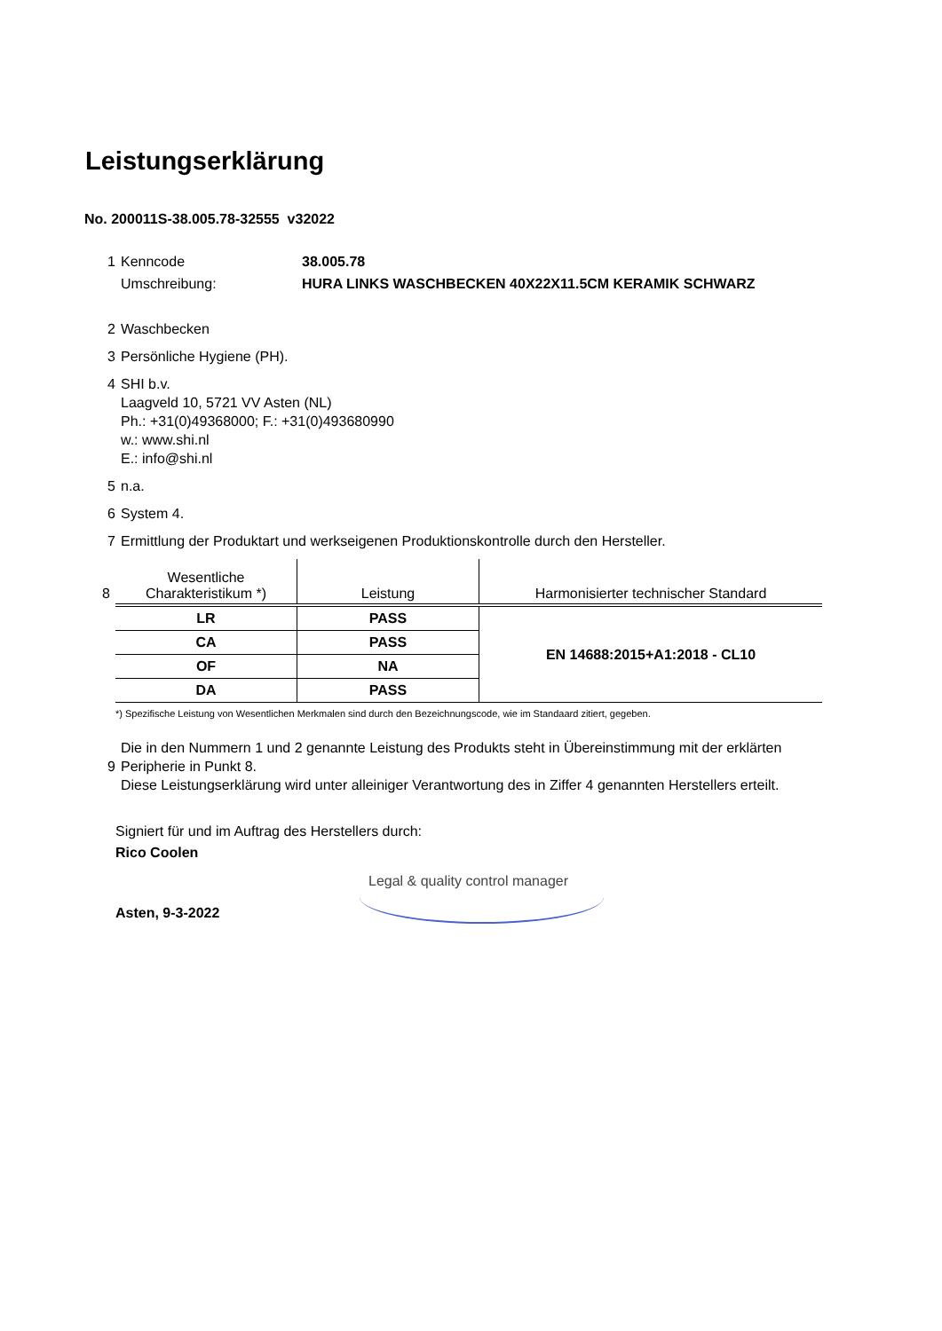Leistungserklärung
No. 200011S-38.005.78-32555 v32022
1 Kenncode 38.005.78
Umschreibung: HURA LINKS WASCHBECKEN 40X22X11.5CM KERAMIK SCHWARZ
2 Waschbecken
3 Persönliche Hygiene (PH).
4 SHI b.v.
Laagveld 10, 5721 VV Asten (NL)
Ph.: +31(0)49368000; F.: +31(0)493680990
w.: www.shi.nl
E.: info@shi.nl
5 n.a.
6 System 4.
7 Ermittlung der Produktart und werkseigenen Produktionskontrolle durch den Hersteller.
8
| Wesentliche Charakteristikum *) | Leistung | Harmonisierter technischer Standard |
| --- | --- | --- |
| LR | PASS | EN 14688:2015+A1:2018 - CL10 |
| CA | PASS | |
| OF | NA | |
| DA | PASS | |
*) Spezifische Leistung von Wesentlichen Merkmalen sind durch den Bezeichnungscode, wie im Standaard zitiert, gegeben.
9
Die in den Nummern 1 und 2 genannte Leistung des Produkts steht in Übereinstimmung mit der erklärten Peripherie in Punkt 8.
Diese Leistungserklärung wird unter alleiniger Verantwortung des in Ziffer 4 genannten Herstellers erteilt.
Signiert für und im Auftrag des Herstellers durch:
Rico Coolen
Asten, 9-3-2022
Legal & quality control manager